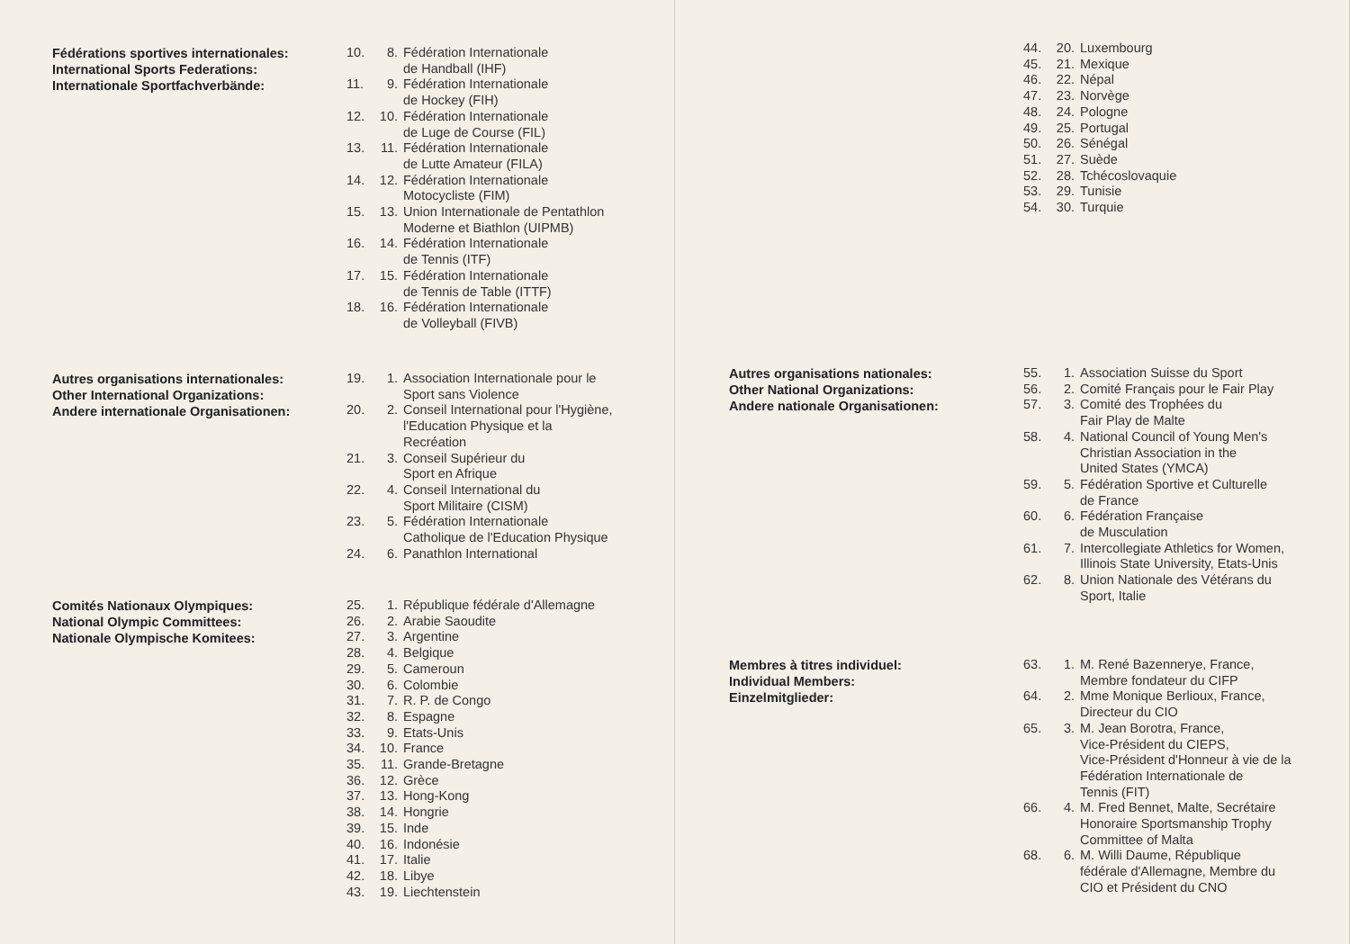Fédérations sportives internationales:
International Sports Federations:
Internationale Sportfachverbände:
10. 8. Fédération Internationale
de Handball (IHF)
11. 9. Fédération Internationale
de Hockey (FIH)
12. 10. Fédération Internationale
de Luge de Course (FIL)
13. 11. Fédération Internationale
de Lutte Amateur (FILA)
14. 12. Fédération Internationale
Motocycliste (FIM)
15. 13. Union Internationale de Pentathlon
Moderne et Biathlon (UIPMB)
16. 14. Fédération Internationale
de Tennis (ITF)
17. 15. Fédération Internationale
de Tennis de Table (ITTF)
18. 16. Fédération Internationale
de Volleyball (FIVB)
Autres organisations internationales:
Other International Organizations:
Andere internationale Organisationen:
19. 1. Association Internationale pour le
Sport sans Violence
20. 2. Conseil International pour l'Hygiène,
l'Education Physique et la
Recréation
21. 3. Conseil Supérieur du
Sport en Afrique
22. 4. Conseil International du
Sport Militaire (CISM)
23. 5. Fédération Internationale
Catholique de l'Education Physique
24. 6. Panathlon International
Comités Nationaux Olympiques:
National Olympic Committees:
Nationale Olympische Komitees:
25. 1. République fédérale d'Allemagne
26. 2. Arabie Saoudite
27. 3. Argentine
28. 4. Belgique
29. 5. Cameroun
30. 6. Colombie
31. 7. R. P. de Congo
32. 8. Espagne
33. 9. Etats-Unis
34. 10. France
35. 11. Grande-Bretagne
36. 12. Grèce
37. 13. Hong-Kong
38. 14. Hongrie
39. 15. Inde
40. 16. Indonésie
41. 17. Italie
42. 18. Libye
43. 19. Liechtenstein
44. 20. Luxembourg
45. 21. Mexique
46. 22. Népal
47. 23. Norvège
48. 24. Pologne
49. 25. Portugal
50. 26. Sénégal
51. 27. Suède
52. 28. Tchécoslovaquie
53. 29. Tunisie
54. 30. Turquie
Autres organisations nationales:
Other National Organizations:
Andere nationale Organisationen:
55. 1. Association Suisse du Sport
56. 2. Comité Français pour le Fair Play
57. 3. Comité des Trophées du
Fair Play de Malte
58. 4. National Council of Young Men's
Christian Association in the
United States (YMCA)
59. 5. Fédération Sportive et Culturelle
de France
60. 6. Fédération Française
de Musculation
61. 7. Intercollegiate Athletics for Women,
Illinois State University, Etats-Unis
62. 8. Union Nationale des Vétérans du
Sport, Italie
Membres à titres individuel:
Individual Members:
Einzelmitglieder:
63. 1. M. René Bazennerye, France,
Membre fondateur du CIFP
64. 2. Mme Monique Berlioux, France,
Directeur du CIO
65. 3. M. Jean Borotra, France,
Vice-Président du CIEPS,
Vice-Président d'Honneur à vie de la
Fédération Internationale de
Tennis (FIT)
66. 4. M. Fred Bennet, Malte, Secrétaire
Honoraire Sportsmanship Trophy
Committee of Malta
68. 6. M. Willi Daume, République
fédérale d'Allemagne, Membre du
CIO et Président du CNO